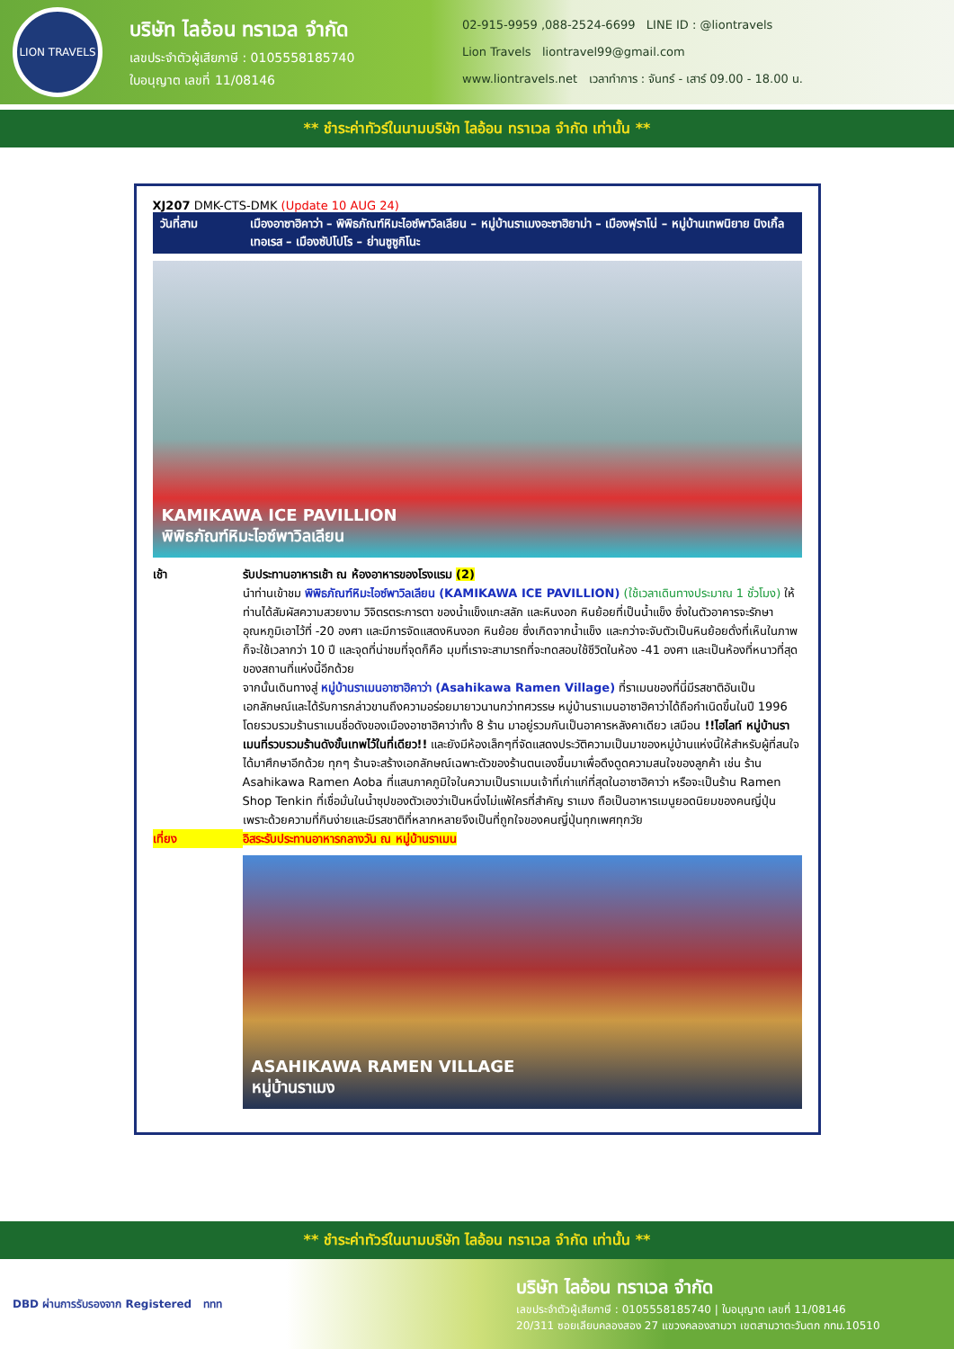LION TRAVELS
บริษัท ไลอ้อน ทราเวล จำกัด
เลขประจำตัวผู้เสียภาษี : 0105558185740
ใบอนุญาต เลขที่ 11/08146
02-915-9959 ,088-2524-6699 LINE ID : @liontravels
Lion Travels liontravel99@gmail.com
www.liontravels.net เวลาทำการ : จันทร์ - เสาร์ 09.00 - 18.00 น.
** ชำระค่าทัวร์ในนามบริษัท ไลอ้อน ทราเวล จำกัด เท่านั้น **
XJ207 DMK-CTS-DMK (Update 10 AUG 24)
วันที่สาม เมืองอาซาฮิคาว่า – พิพิธภัณฑ์หิมะไอซ์พาวิลเลียน – หมู่บ้านราเมงอะซาฮิยาม่า – เมืองฟุราโน่ – หมู่บ้านเทพนิยาย นิงเกิ้ลเทอเรส – เมืองซัปโปโร – ย่านซูซูกิโนะ
KAMIKAWA ICE PAVILLION
พิพิธภัณฑ์หิมะไอซ์พาวิลเลียน
เช้า รับประทานอาหารเช้า ณ ห้องอาหารของโรงแรม (2)
นำท่านเข้าชม พิพิธภัณฑ์หิมะไอซ์พาวิลเลียน (KAMIKAWA ICE PAVILLION) (ใช้เวลาเดินทางประมาณ 1 ชั่วโมง) ให้ท่านได้สัมผัสความสวยงาม วิจิตรตระการตา ของน้ำแข็งแกะสลัก และหินงอก หินย้อยที่เป็นน้ำแข็ง ซึ่งในตัวอาคารจะรักษาอุณหภูมิเอาไว้ที่ -20 องศา และมีการจัดแสดงหินงอก หินย้อย ซึ่งเกิดจากน้ำแข็ง และกว่าจะจับตัวเป็นหินย้อยดั่งที่เห็นในภาพ ก็จะใช้เวลากว่า 10 ปี และจุดที่น่าชมที่จุดก็คือ มุมที่เราจะสามารถที่จะทดสอบใช้ชีวิตในห้อง -41 องศา และเป็นห้องที่หนาวที่สุดของสถานที่แห่งนี้อีกด้วย
จากนั้นเดินทางสู่ หมู่บ้านราเมนอาซาฮิคาว่า (Asahikawa Ramen Village) ที่ราเมนของที่นี่มีรสชาติอันเป็นเอกลักษณ์และได้รับการกล่าวขานถึงความอร่อยมายาวนานกว่าทศวรรษ หมู่บ้านราเมนอาซาฮิคาว่าได้ถือกำเนิดขึ้นในปี 1996 โดยรวบรวมร้านราเมนชื่อดังของเมืองอาซาฮิคาว่าทั้ง 8 ร้าน มาอยู่รวมกันเป็นอาคารหลังคาเดียว เสมือน !!ไฮไลท์ หมู่บ้านราเมนที่รวบรวมร้านดังขั้นเทพไว้ในที่เดียว!! และยังมีห้องเล็กๆที่จัดแสดงประวัติความเป็นมาของหมู่บ้านแห่งนี้ให้สำหรับผู้ที่สนใจได้มาศึกษาอีกด้วย ทุกๆ ร้านจะสร้างเอกลักษณ์เฉพาะตัวของร้านตนเองขึ้นมาเพื่อดึงดูดความสนใจของลูกค้า เช่น ร้าน Asahikawa Ramen Aoba ที่แสนภาคภูมิใจในความเป็นราเมนเจ้าที่เก่าแก่ที่สุดในอาซาฮิคาว่า หรือจะเป็นร้าน Ramen Shop Tenkin ที่เชื่อมั่นในน้ำซุปของตัวเองว่าเป็นหนึ่งไม่แพ้ใครที่สำคัญ ราเมง ถือเป็นอาหารเมนูยอดนิยมของคนญี่ปุ่น เพราะด้วยความที่กินง่ายและมีรสชาติที่หลากหลายจึงเป็นที่ถูกใจของคนญี่ปุ่นทุกเพศทุกวัย
เที่ยง อิสระรับประทานอาหารกลางวัน ณ หมู่บ้านราเมน
ASAHIKAWA RAMEN VILLAGE
หมู่บ้านราเมง
** ชำระค่าทัวร์ในนามบริษัท ไลอ้อน ทราเวล จำกัด เท่านั้น **
DBD ผ่านการรับรองจาก Registered ททท
บริษัท ไลอ้อน ทราเวล จำกัด
เลขประจำตัวผู้เสียภาษี : 0105558185740 | ใบอนุญาต เลขที่ 11/08146
20/311 ซอยเลียบคลองสอง 27 แขวงคลองสามวา เขตสามวาตะวันตก กทม.10510